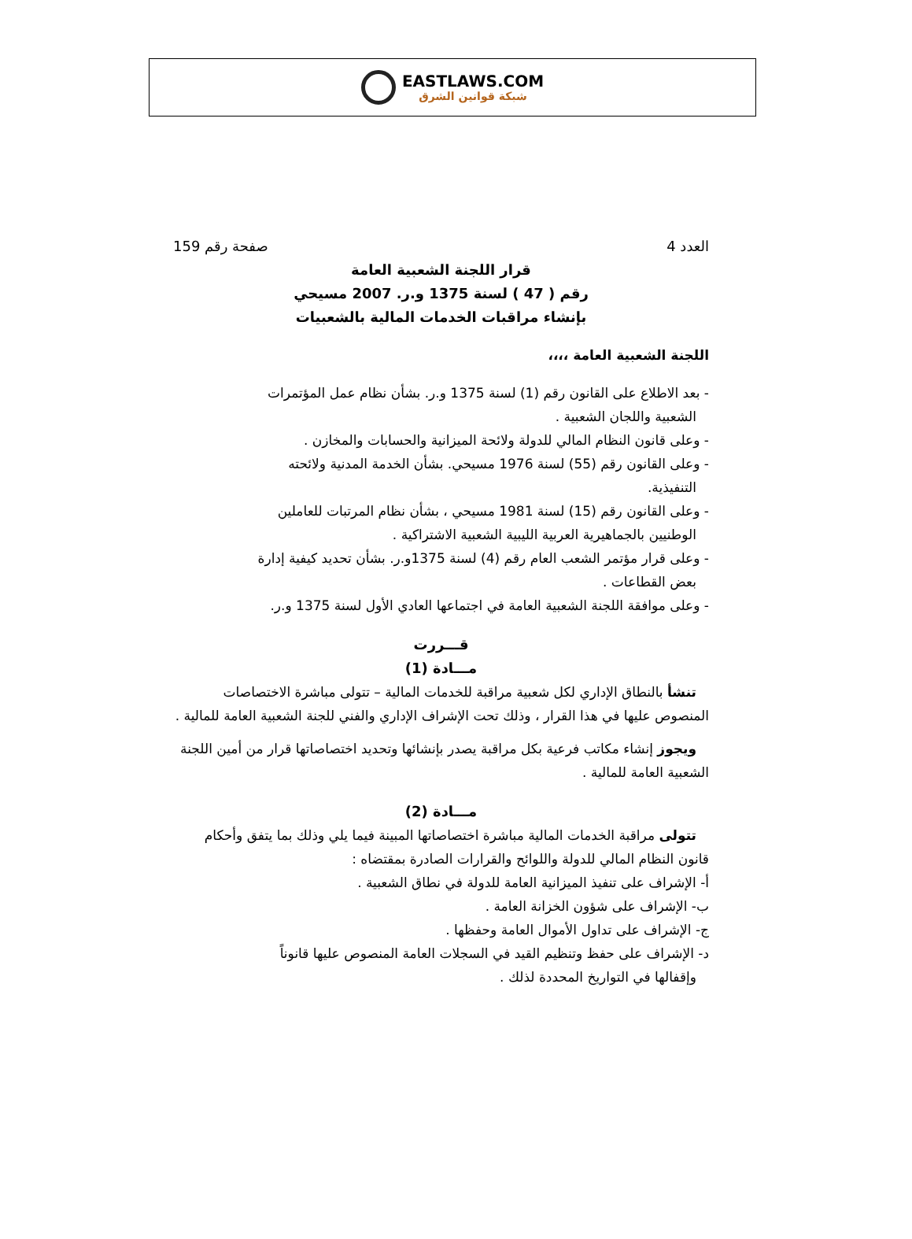EASTLAWS.COM
شبكة قوانين الشرق
العدد 4 صفحة رقم 159
قرار اللجنة الشعبية العامة
رقم ( 47 ) لسنة 1375 و.ر. 2007 مسيحي
بإنشاء مراقبات الخدمات المالية بالشعبيات
اللجنة الشعبية العامة ،،،،
- بعد الاطلاع على القانون رقم (1) لسنة 1375 و.ر. بشأن نظام عمل المؤتمرات
الشعبية واللجان الشعبية .
- وعلى قانون النظام المالي للدولة ولائحة الميزانية والحسابات والمخازن .
- وعلى القانون رقم (55) لسنة 1976 مسيحي. بشأن الخدمة المدنية ولائحته
التنفيذية.
- وعلى القانون رقم (15) لسنة 1981 مسيحي ، بشأن نظام المرتبات للعاملين
الوطنيين بالجماهيرية العربية الليبية الشعبية الاشتراكية .
- وعلى قرار مؤتمر الشعب العام رقم (4) لسنة 1375و.ر. بشأن تحديد كيفية إدارة
بعض القطاعات .
- وعلى موافقة اللجنة الشعبية العامة في اجتماعها العادي الأول لسنة 1375 و.ر.
قـــررت
مـــادة (1)
تنشأ بالنطاق الإداري لكل شعبية مراقبة للخدمات المالية – تتولى مباشرة الاختصاصات المنصوص عليها في هذا القرار ، وذلك تحت الإشراف الإداري والفني للجنة الشعبية العامة للمالية .
ويجوز إنشاء مكاتب فرعية بكل مراقبة يصدر بإنشائها وتحديد اختصاصاتها قرار من أمين اللجنة الشعبية العامة للمالية .
مـــادة (2)
تتولى مراقبة الخدمات المالية مباشرة اختصاصاتها المبينة فيما يلي وذلك بما يتفق وأحكام قانون النظام المالي للدولة واللوائح والقرارات الصادرة بمقتضاه :
أ- الإشراف على تنفيذ الميزانية العامة للدولة في نطاق الشعبية .
ب- الإشراف على شؤون الخزانة العامة .
ج- الإشراف على تداول الأموال العامة وحفظها .
د- الإشراف على حفظ وتنظيم القيد في السجلات العامة المنصوص عليها قانوناً
وإقفالها في التواريخ المحددة لذلك .